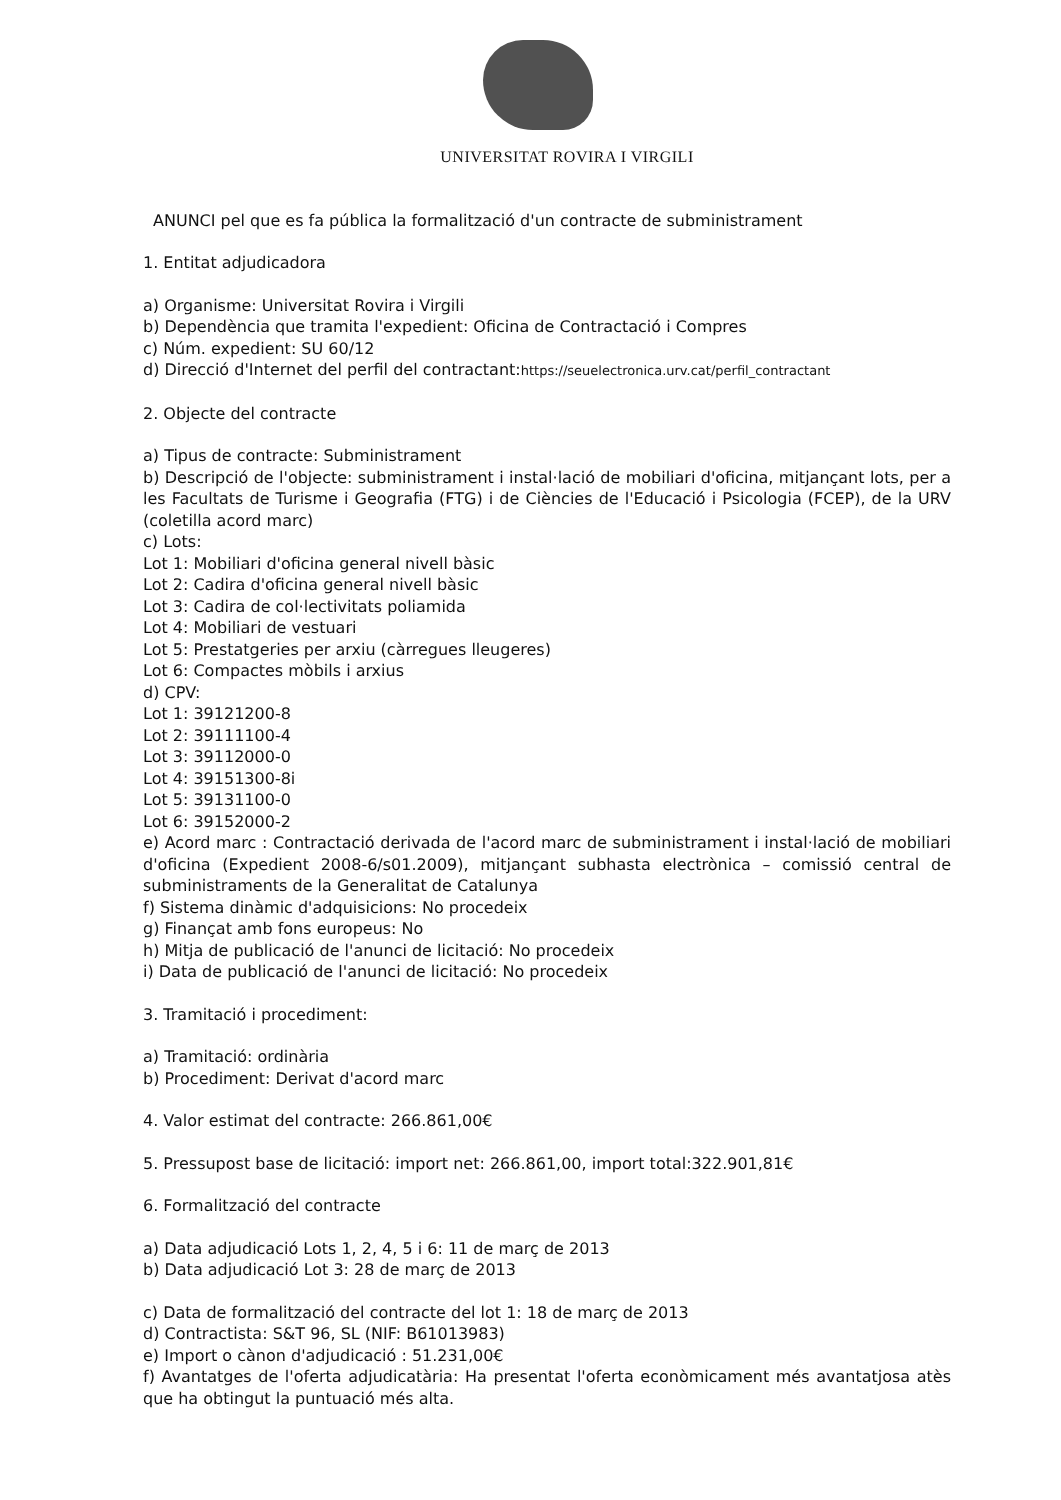UNIVERSITAT ROVIRA I VIRGILI
ANUNCI pel que es fa pública la formalització d'un contracte de subministrament
1. Entitat adjudicadora
a) Organisme: Universitat Rovira i Virgili
b) Dependència que tramita l'expedient: Oficina de Contractació i Compres
c) Núm. expedient: SU 60/12
d) Direcció d'Internet del perfil del contractant:https://seuelectronica.urv.cat/perfil_contractant
2. Objecte del contracte
a) Tipus de contracte: Subministrament
b) Descripció de l'objecte: subministrament i instal·lació de mobiliari d'oficina, mitjançant lots, per a les Facultats de Turisme i Geografia (FTG) i de Ciències de l'Educació i Psicologia (FCEP), de la URV (coletilla acord marc)
c) Lots:
Lot 1: Mobiliari d'oficina general nivell bàsic
Lot 2: Cadira d'oficina general nivell bàsic
Lot 3: Cadira de col·lectivitats poliamida
Lot 4: Mobiliari de vestuari
Lot 5: Prestatgeries per arxiu (càrregues lleugeres)
Lot 6: Compactes mòbils i arxius
d) CPV:
Lot 1: 39121200-8
Lot 2: 39111100-4
Lot 3: 39112000-0
Lot 4: 39151300-8i
Lot 5: 39131100-0
Lot 6: 39152000-2
e) Acord marc : Contractació derivada de l'acord marc de subministrament i instal·lació de mobiliari d'oficina (Expedient 2008-6/s01.2009), mitjançant subhasta electrònica – comissió central de subministraments de la Generalitat de Catalunya
f) Sistema dinàmic d'adquisicions: No procedeix
g) Finançat amb fons europeus: No
h) Mitja de publicació de l'anunci de licitació: No procedeix
i) Data de publicació de l'anunci de licitació: No procedeix
3. Tramitació i procediment:
a) Tramitació: ordinària
b) Procediment: Derivat d'acord marc
4. Valor estimat del contracte: 266.861,00€
5. Pressupost base de licitació: import net: 266.861,00, import total:322.901,81€
6. Formalització del contracte
a) Data adjudicació Lots 1, 2, 4, 5 i 6: 11 de març de 2013
b) Data adjudicació Lot 3: 28 de març de 2013
c) Data de formalització del contracte del lot 1: 18 de març de 2013
d) Contractista: S&T 96, SL (NIF: B61013983)
e) Import o cànon d'adjudicació : 51.231,00€
f) Avantatges de l'oferta adjudicatària: Ha presentat l'oferta econòmicament més avantatjosa atès que ha obtingut la puntuació més alta.